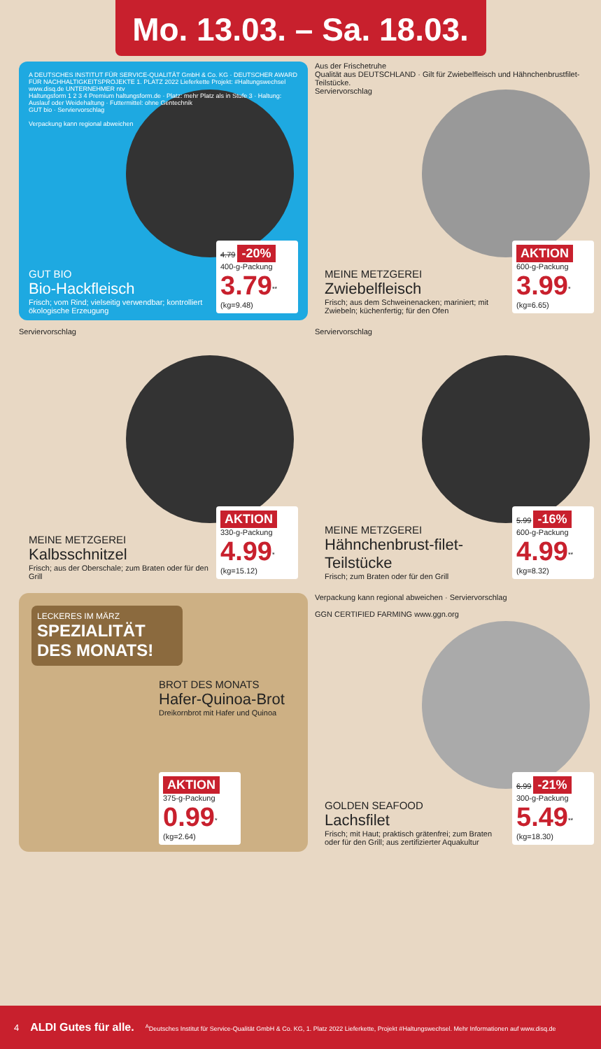Mo. 13.03. – Sa. 18.03.
A DEUTSCHES INSTITUT FÜR SERVICE-QUALITÄT GmbH & Co. KG · DEUTSCHER AWARD FÜR NACHHALTIGKEITSPROJEKTE 1. PLATZ 2022 Lieferkette Projekt: #Haltungswechsel www.disq.de UNTERNEHMER ntv
Haltungsform 1 2 3 4 Premium haltungsform.de · Platz: mehr Platz als in Stufe 3 · Haltung: Auslauf oder Weidehaltung · Futtermittel: ohne Gentechnik
GUT bio · Serviervorschlag
Verpackung kann regional abweichen
GUT BIO
Bio-Hackfleisch
Frisch; vom Rind; vielseitig verwendbar; kontrolliert ökologische Erzeugung
4.79 -20%
400-g-Packung
3.79<sup>**</sup> (kg=9.48)
Aus der Frischetruhe
Qualität aus DEUTSCHLAND · Gilt für Zwiebelfleisch und Hähnchenbrustfilet-Teilstücke.
Serviervorschlag
MEINE METZGEREI
Zwiebelfleisch
Frisch; aus dem Schweinenacken; mariniert; mit Zwiebeln; küchenfertig; für den Ofen
AKTION
600-g-Packung
3.99<sup>*</sup> (kg=6.65)
Serviervorschlag
MEINE METZGEREI
Kalbsschnitzel
Frisch; aus der Oberschale; zum Braten oder für den Grill
AKTION
330-g-Packung
4.99<sup>*</sup> (kg=15.12)
Serviervorschlag
MEINE METZGEREI
Hähnchenbrust-filet-Teilstücke
Frisch; zum Braten oder für den Grill
5.99 -16%
600-g-Packung
4.99<sup>**</sup> (kg=8.32)
LECKERES IM MÄRZ
SPEZIALITÄT DES MONATS!
BROT DES MONATS
Hafer-Quinoa-Brot
Dreikornbrot mit Hafer und Quinoa
AKTION
375-g-Packung
0.99<sup>*</sup> (kg=2.64)
Verpackung kann regional abweichen · Serviervorschlag
GGN CERTIFIED FARMING www.ggn.org
GOLDEN SEAFOOD
Lachsfilet
Frisch; mit Haut; praktisch grätenfrei; zum Braten oder für den Grill; aus zertifizierter Aquakultur
6.99 -21%
300-g-Packung
5.49<sup>**</sup> (kg=18.30)
4 ALDI Gutes für alle. <sup>A</sup>Deutsches Institut für Service-Qualität GmbH & Co. KG, 1. Platz 2022 Lieferkette, Projekt #Haltungswechsel. Mehr Informationen auf www.disq.de